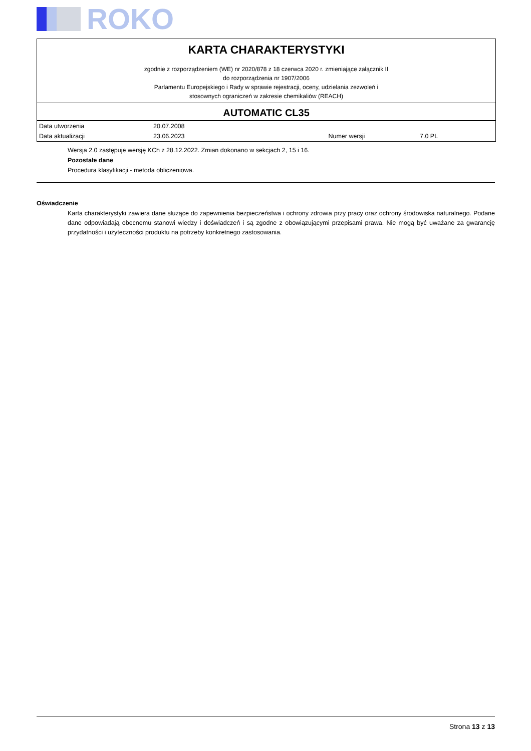ROKO
KARTA CHARAKTERYSTYKI
zgodnie z rozporządzeniem (WE) nr 2020/878 z 18 czerwca 2020 r. zmieniające załącznik II
do rozporządzenia nr 1907/2006
Parlamentu Europejskiego i Rady w sprawie rejestracji, oceny, udzielania zezwoleń i
stosownych ograniczeń w zakresie chemikaliów (REACH)
AUTOMATIC CL35
| Data utworzenia | 20.07.2008 | | |
| Data aktualizacji | 23.06.2023 | Numer wersji | 7.0 PL |
Wersja 2.0 zastępuje wersję KCh z 28.12.2022. Zmian dokonano w sekcjach 2, 15 i 16.
Pozostałe dane
Procedura klasyfikacji - metoda obliczeniowa.
Oświadczenie
Karta charakterystyki zawiera dane służące do zapewnienia bezpieczeństwa i ochrony zdrowia przy pracy oraz ochrony środowiska naturalnego. Podane dane odpowiadają obecnemu stanowi wiedzy i doświadczeń i są zgodne z obowiązującymi przepisami prawa. Nie mogą być uważane za gwarancję przydatności i użyteczności produktu na potrzeby konkretnego zastosowania.
Strona 13 z 13